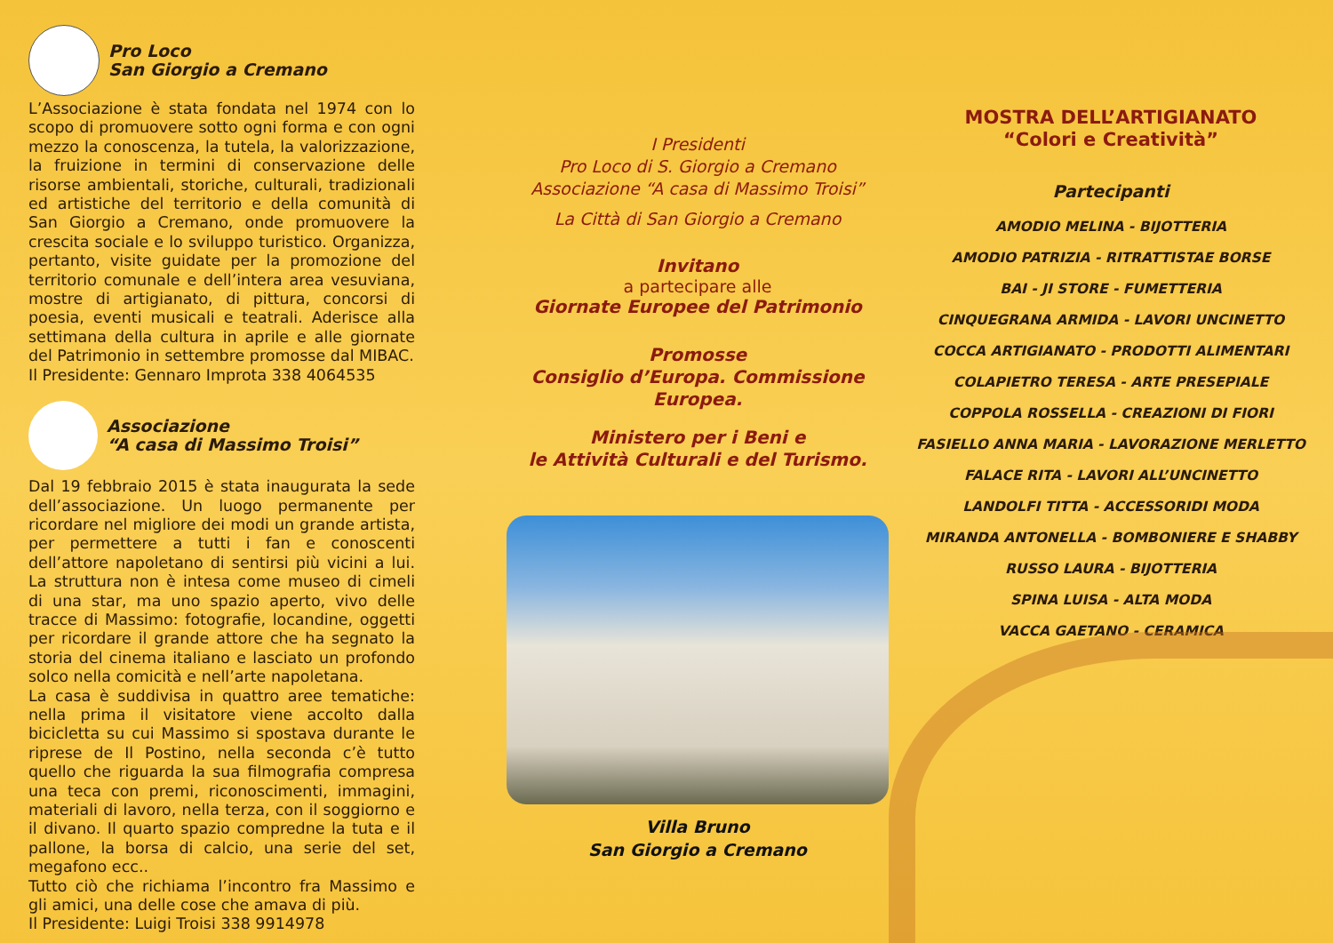Pro Loco
San Giorgio a Cremano
L’Associazione è stata fondata nel 1974 con lo scopo di promuovere sotto ogni forma e con ogni mezzo la conoscenza, la tutela, la valorizzazione, la fruizione in termini di conservazione delle risorse ambientali, storiche, culturali, tradizionali ed artistiche del territorio e della comunità di San Giorgio a Cremano, onde promuovere la crescita sociale e lo sviluppo turistico. Organizza, pertanto, visite guidate per la promozione del territorio comunale e dell’intera area vesuviana, mostre di artigianato, di pittura, concorsi di poesia, eventi musicali e teatrali. Aderisce alla settimana della cultura in aprile e alle giornate del Patrimonio in settembre promosse dal MIBAC.
Il Presidente: Gennaro Improta 338 4064535
Associazione
“A casa di Massimo Troisi”
Dal 19 febbraio 2015 è stata inaugurata la sede dell’associazione. Un luogo permanente per ricordare nel migliore dei modi un grande artista, per permettere a tutti i fan e conoscenti dell’attore napoletano di sentirsi più vicini a lui. La struttura non è intesa come museo di cimeli di una star, ma uno spazio aperto, vivo delle tracce di Massimo: fotografie, locandine, oggetti per ricordare il grande attore che ha segnato la storia del cinema italiano e lasciato un profondo solco nella comicità e nell’arte napoletana.
La casa è suddivisa in quattro aree tematiche: nella prima il visitatore viene accolto dalla bicicletta su cui Massimo si spostava durante le riprese de Il Postino, nella seconda c’è tutto quello che riguarda la sua filmografia compresa una teca con premi, riconoscimenti, immagini, materiali di lavoro, nella terza, con il soggiorno e il divano. Il quarto spazio compredne la tuta e il pallone, la borsa di calcio, una serie del set, megafono ecc..
Tutto ciò che richiama l’incontro fra Massimo e gli amici, una delle cose che amava di più.
Il Presidente: Luigi Troisi 338 9914978
I Presidenti
Pro Loco di S. Giorgio a Cremano
Associazione “A casa di Massimo Troisi”
La Città di San Giorgio a Cremano
Invitano
a partecipare alle
Giornate Europee del Patrimonio
Promosse
Consiglio d’Europa. Commissione Europea.
Ministero per i Beni e
le Attività Culturali e del Turismo.
Villa Bruno
San Giorgio a Cremano
MOSTRA DELL’ARTIGIANATO
“Colori e Creatività”
Partecipanti
AMODIO MELINA - BIJOTTERIA
AMODIO PATRIZIA - RITRATTISTAE BORSE
BAI - JI STORE - FUMETTERIA
CINQUEGRANA ARMIDA - LAVORI UNCINETTO
COCCA ARTIGIANATO - PRODOTTI ALIMENTARI
COLAPIETRO TERESA - ARTE PRESEPIALE
COPPOLA ROSSELLA - CREAZIONI DI FIORI
FASIELLO ANNA MARIA - LAVORAZIONE MERLETTO
FALACE RITA - LAVORI ALL’UNCINETTO
LANDOLFI TITTA - ACCESSORIDI MODA
MIRANDA ANTONELLA - BOMBONIERE E SHABBY
RUSSO LAURA - BIJOTTERIA
SPINA LUISA - ALTA MODA
VACCA GAETANO - CERAMICA